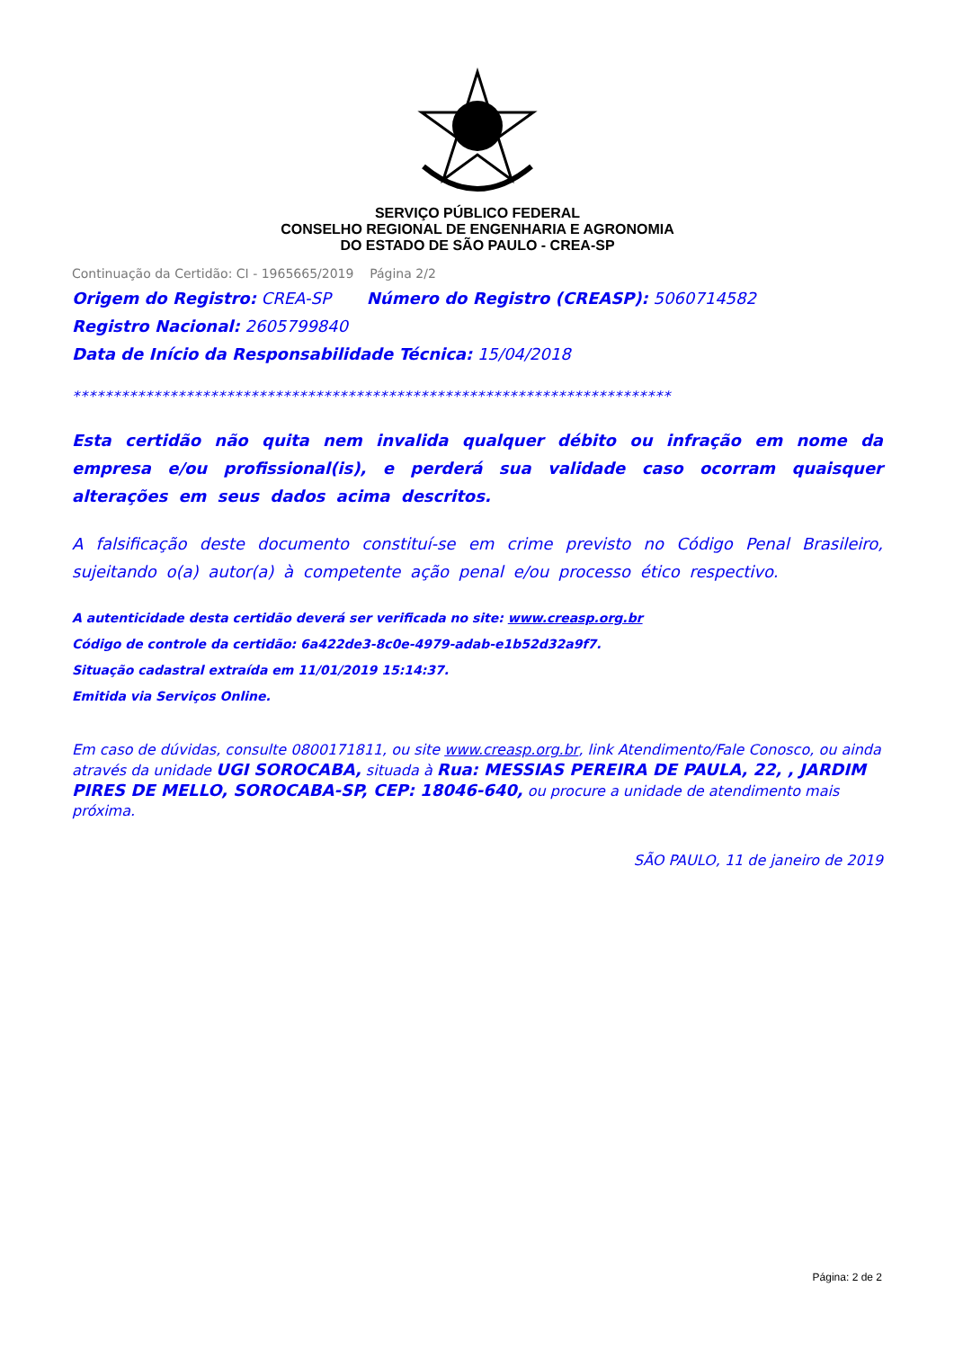SERVIÇO PÚBLICO FEDERAL
CONSELHO REGIONAL DE ENGENHARIA E AGRONOMIA
DO ESTADO DE SÃO PAULO - CREA-SP
Continuação da Certidão: CI - 1965665/2019 Página 2/2
Origem do Registro: CREA-SP Número do Registro (CREASP): 5060714582
Registro Nacional: 2605799840
Data de Início da Responsabilidade Técnica: 15/04/2018
**************************************************************************
Esta certidão não quita nem invalida qualquer débito ou infração em nome da empresa e/ou profissional(is), e perderá sua validade caso ocorram quaisquer alterações em seus dados acima descritos.
A falsificação deste documento constituí-se em crime previsto no Código Penal Brasileiro, sujeitando o(a) autor(a) à competente ação penal e/ou processo ético respectivo.
A autenticidade desta certidão deverá ser verificada no site: www.creasp.org.br
Código de controle da certidão: 6a422de3-8c0e-4979-adab-e1b52d32a9f7.
Situação cadastral extraída em 11/01/2019 15:14:37.
Emitida via Serviços Online.
Em caso de dúvidas, consulte 0800171811, ou site www.creasp.org.br, link Atendimento/Fale Conosco, ou ainda através da unidade UGI SOROCABA, situada à Rua: MESSIAS PEREIRA DE PAULA, 22, , JARDIM PIRES DE MELLO, SOROCABA-SP, CEP: 18046-640, ou procure a unidade de atendimento mais próxima.
SÃO PAULO, 11 de janeiro de 2019
Página: 2 de 2